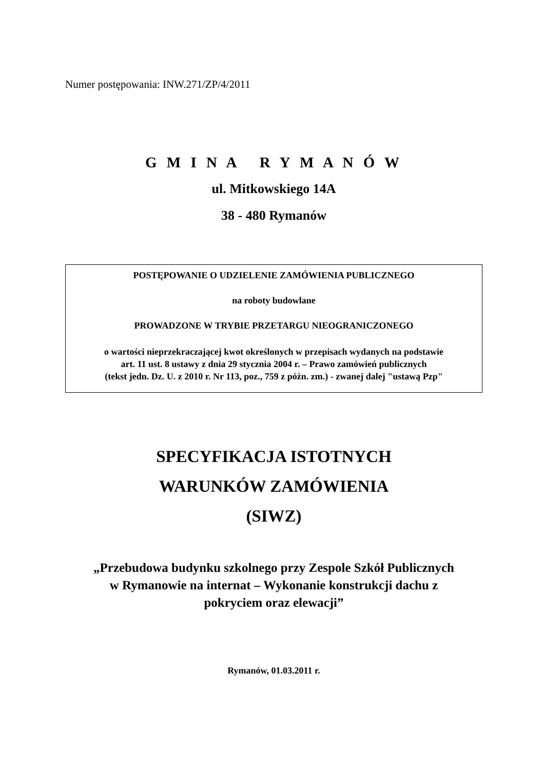Numer postępowania: INW.271/ZP/4/2011
G M I N A R Y M A N Ó W
ul. Mitkowskiego 14A
38 - 480 Rymanów
POSTĘPOWANIE O UDZIELENIE ZAMÓWIENIA PUBLICZNEGO
na roboty budowlane
PROWADZONE W TRYBIE PRZETARGU NIEOGRANICZONEGO
o wartości nieprzekraczającej kwot określonych w przepisach wydanych na podstawie
art. 11 ust. 8 ustawy z dnia 29 stycznia 2004 r. – Prawo zamówień publicznych
(tekst jedn. Dz. U. z 2010 r. Nr 113, poz., 759 z późn. zm.) - zwanej dalej "ustawą Pzp"
SPECYFIKACJA ISTOTNYCH
WARUNKÓW ZAMÓWIENIA
(SIWZ)
„Przebudowa budynku szkolnego przy Zespole Szkół Publicznych
w Rymanowie na internat – Wykonanie konstrukcji dachu z
pokryciem oraz elewacji”
Rymanów, 01.03.2011 r.